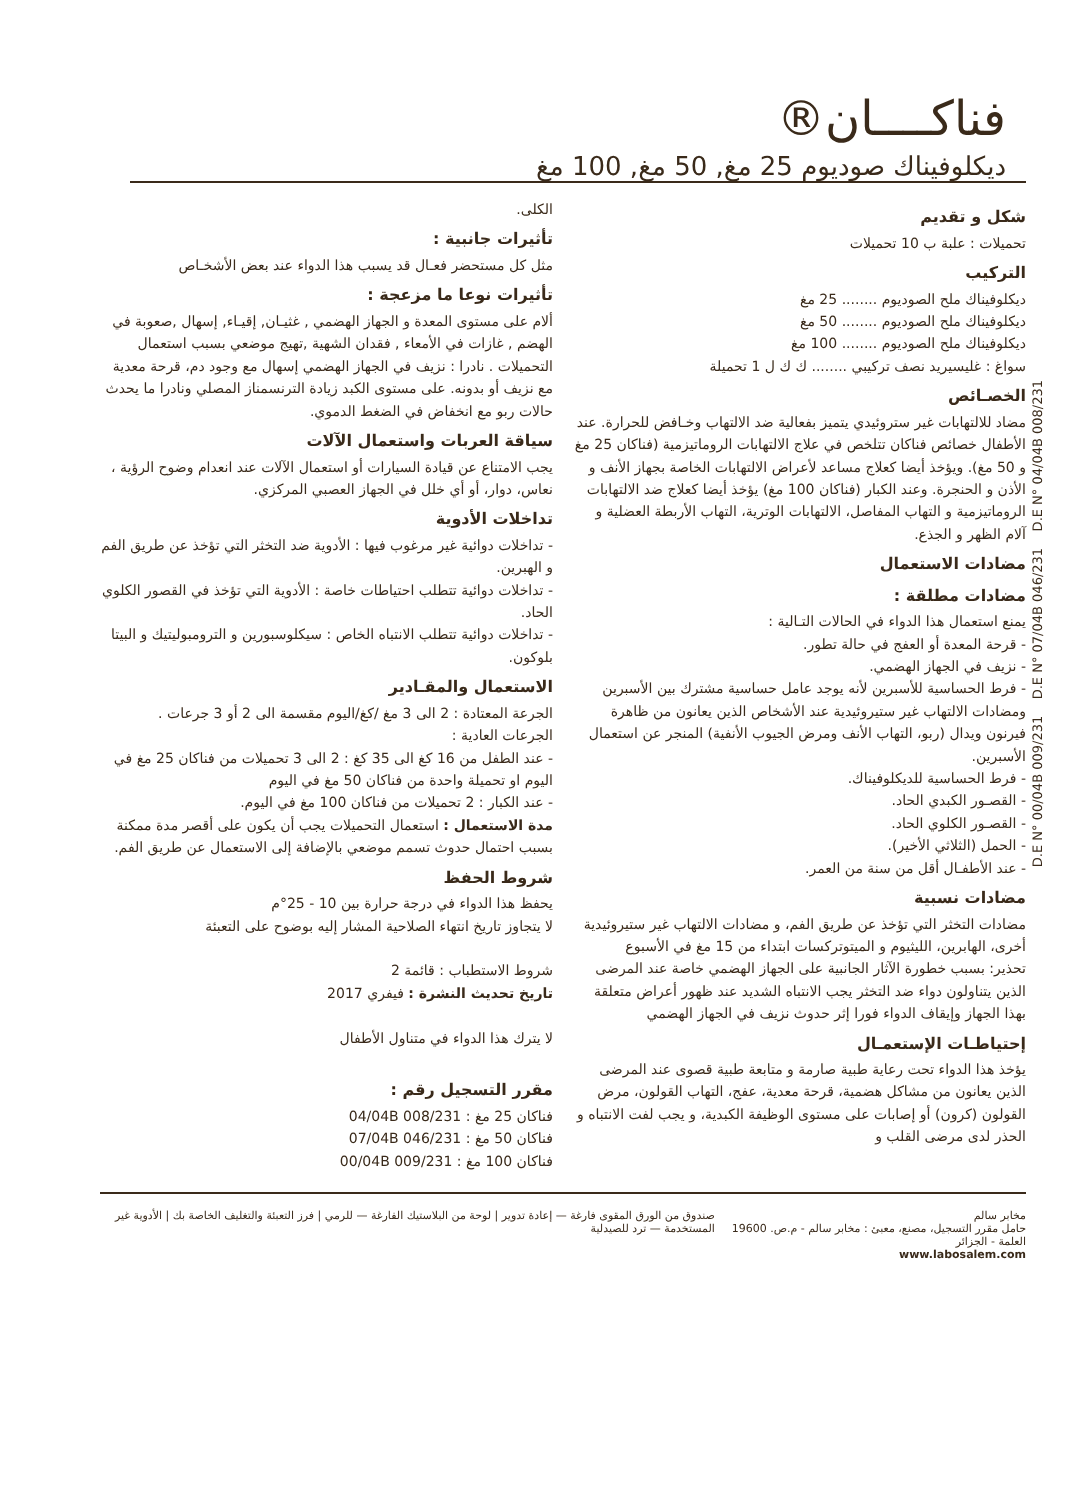D.E N° 00/04B 009/231 D.E N° 07/04B 046/231 D.E N° 04/04B 008/231
فناكــــان®
ديكلوفيناك صوديوم 25 مغ, 50 مغ, 100 مغ
شكل و تقديم
تحميلات : علبة ب 10 تحميلات
التركيب
ديكلوفيناك ملح الصوديوم ........ 25 مغ
ديكلوفيناك ملح الصوديوم ........ 50 مغ
ديكلوفيناك ملح الصوديوم ........ 100 مغ
سواغ : غليسيريد نصف تركيبي ........ ك ك ل 1 تحميلة
الخصـائص
مضاد للالتهابات غير ستروئيدي يتميز بفعالية ضد الالتهاب وخـافض للحرارة. عند الأطفال خصائص فناكان تتلخص في علاج الالتهابات الروماتيزمية (فناكان 25 مغ و 50 مغ). ويؤخذ أيضا كعلاج مساعد لأعراض الالتهابات الخاصة بجهاز الأنف و الأذن و الحنجرة. وعند الكبار (فناكان 100 مغ) يؤخذ أيضا كعلاج ضد الالتهابات الروماتيزمية و التهاب المفاصل، الالتهابات الوترية، التهاب الأربطة العضلية و آلام الظهر و الجذع.
مضادات الاستعمال
مضادات مطلقة :
يمنع استعمال هذا الدواء في الحالات التـالية :
- قرحة المعدة أو العفج في حالة تطور.
- نزيف في الجهاز الهضمي.
- فرط الحساسية للأسبرين لأنه يوجد عامل حساسية مشترك بين الأسبرين ومضادات الالتهاب غير ستيروئيدية عند الأشخاص الذين يعانون من ظاهرة فيرنون ويدال (ربو، التهاب الأنف ومرض الجيوب الأنفية) المنجر عن استعمال الأسبرين.
- فرط الحساسية للديكلوفيناك.
- القصـور الكبدي الحاد.
- القصـور الكلوي الحاد.
- الحمل (الثلاثي الأخير).
- عند الأطفـال أقل من سنة من العمر.
مضادات نسبية
مضادات التخثر التي تؤخذ عن طريق الفم، و مضادات الالتهاب غير ستيروئيدية أخرى، الهابرين، الليثيوم و الميتوتركسات ابتداء من 15 مغ في الأسبوع
تحذير: بسبب خطورة الآثار الجانبية على الجهاز الهضمي خاصة عند المرضى الذين يتناولون دواء ضد التخثر يجب الانتباه الشديد عند ظهور أعراض متعلقة بهذا الجهاز وإيقاف الدواء فورا إثر حدوث نزيف في الجهاز الهضمي
إحتياطـات الإستعمـال
يؤخذ هذا الدواء تحت رعاية طبية صارمة و متابعة طبية قصوى عند المرضى الذين يعانون من مشاكل هضمية، قرحة معدية، عفج، التهاب القولون، مرض القولون (كرون) أو إصابات على مستوى الوظيفة الكبدية، و يجب لفت الانتباه و الحذر لدى مرضى القلب و
الكلى.
تأثيرات جانبية :
مثل كل مستحضر فعـال قد يسبب هذا الدواء عند بعض الأشخـاص
تأثيرات نوعا ما مزعجة :
ألام على مستوى المعدة و الجهاز الهضمي , غثيـان, إقيـاء, إسهال ,صعوبة في الهضم , غازات في الأمعاء , فقدان الشهية ,تهيج موضعي بسبب استعمال التحميلات . نادرا : نزيف في الجهاز الهضمي إسهال مع وجود دم، قرحة معدية مع نزيف أو بدونه. على مستوى الكبد زيادة الترنسمناز المصلي ونادرا ما يحدث حالات ربو مع انخفاض في الضغط الدموي.
سياقة العربات واستعمال الآلات
يجب الامتناع عن قيادة السيارات أو استعمال الآلات عند انعدام وضوح الرؤية ، نعاس، دوار، أو أي خلل في الجهاز العصبي المركزي.
تداخلات الأدوية
- تداخلات دوائية غير مرغوب فيها : الأدوية ضد التخثر التي تؤخذ عن طريق الفم و الهبرين.
- تداخلات دوائية تتطلب احتياطات خاصة : الأدوية التي تؤخذ في القصور الكلوي الحاد.
- تداخلات دوائية تتطلب الانتباه الخاص : سيكلوسبورين و الترومبوليتيك و البيتا بلوكون.
الاستعمال والمقـادير
الجرعة المعتادة : 2 الى 3 مغ /كغ/اليوم مقسمة الى 2 أو 3 جرعات .
الجرعات العادية :
- عند الطفل من 16 كغ الى 35 كغ : 2 الى 3 تحميلات من فناكان 25 مغ في اليوم او تحميلة واحدة من فناكان 50 مغ في اليوم
- عند الكبار : 2 تحميلات من فناكان 100 مغ في اليوم.
مدة الاستعمال : استعمال التحميلات يجب أن يكون على أقصر مدة ممكنة بسبب احتمال حدوث تسمم موضعي بالإضافة إلى الاستعمال عن طريق الفم.
شروط الحفظ
يحفظ هذا الدواء في درجة حرارة بين 10 - 25°م
لا يتجاوز تاريخ انتهاء الصلاحية المشار إليه بوضوح على التعبئة
شروط الاستطباب : قائمة 2
تاريخ تحديث النشرة : فيفري 2017
لا يترك هذا الدواء في متناول الأطفال
مقرر التسجيل رقم :
فناكان 25 مغ : 04/04B 008/231
فناكان 50 مغ : 07/04B 046/231
فناكان 100 مغ : 00/04B 009/231
مخابر سالم
حامل مقرر التسجيل، مصنع، معبئ : مخابر سالم - م.ص. 19600 العلمة - الجزائر
www.labosalem.com
صندوق من الورق المقوى فارغة — إعادة تدوير | لوحة من البلاستيك الفارغة — للرمي | فرز التعبئة والتغليف الخاصة بك | الأدوية غير المستخدمة — ترد للصيدلية